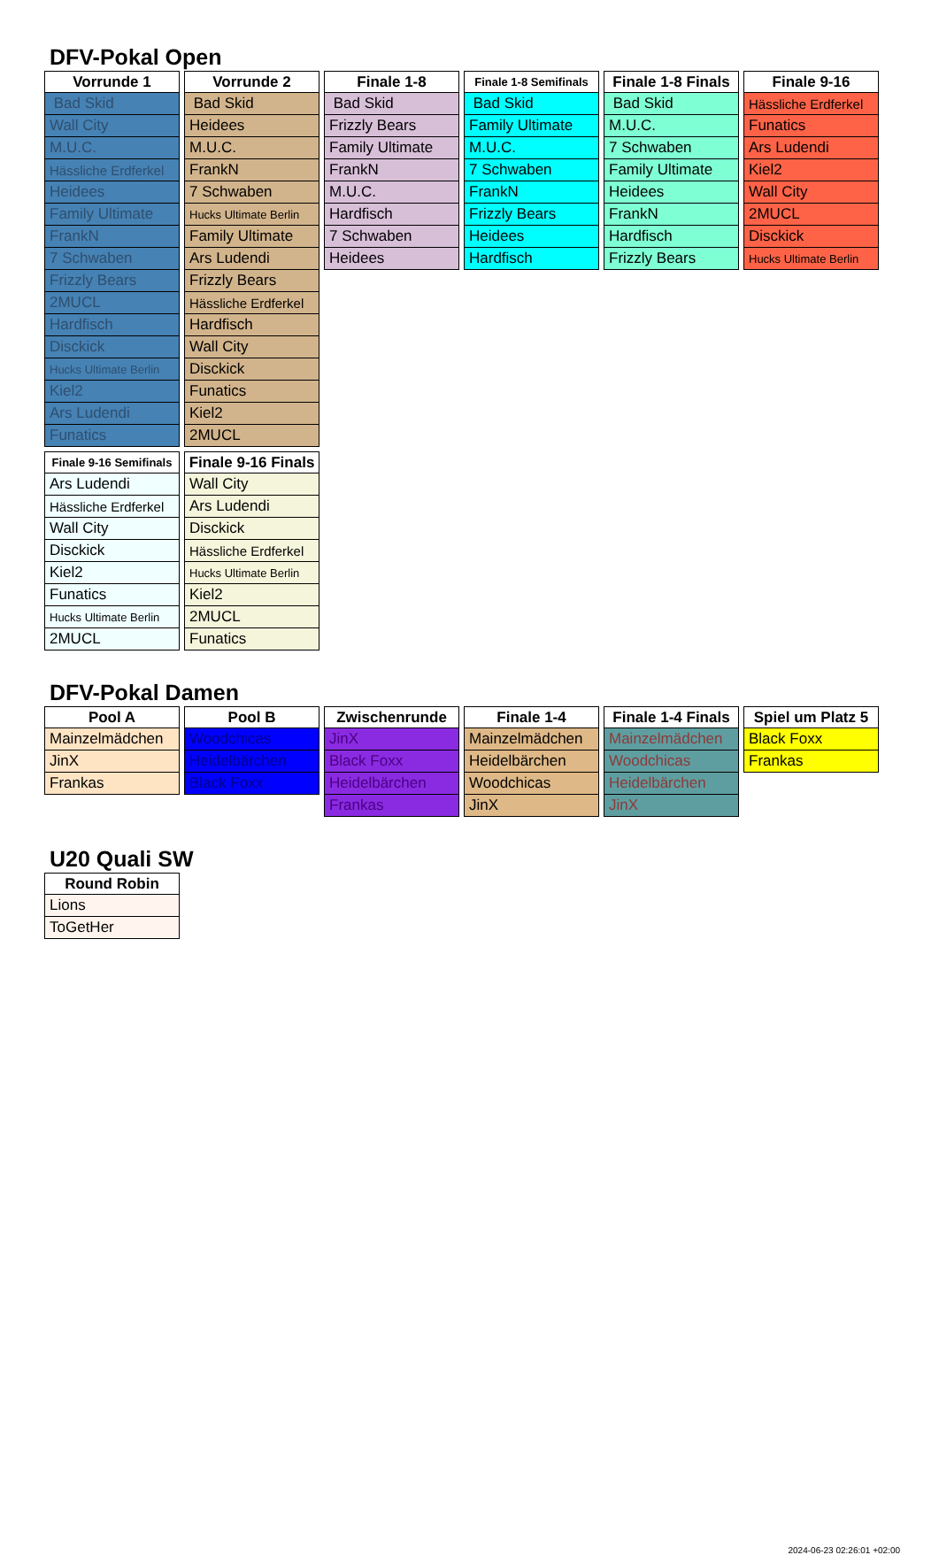DFV-Pokal Open
| Vorrunde 1 |
| --- |
| Bad Skid |
| Wall City |
| M.U.C. |
| Hässliche Erdferkel |
| Heidees |
| Family Ultimate |
| FrankN |
| 7 Schwaben |
| Frizzly Bears |
| 2MUCL |
| Hardfisch |
| Disckick |
| Hucks Ultimate Berlin |
| Kiel2 |
| Ars Ludendi |
| Funatics |
| Vorrunde 2 |
| --- |
| Bad Skid |
| Heidees |
| M.U.C. |
| FrankN |
| 7 Schwaben |
| Hucks Ultimate Berlin |
| Family Ultimate |
| Ars Ludendi |
| Frizzly Bears |
| Hässliche Erdferkel |
| Hardfisch |
| Wall City |
| Disckick |
| Funatics |
| Kiel2 |
| 2MUCL |
| Finale 1-8 |
| --- |
| Bad Skid |
| Frizzly Bears |
| Family Ultimate |
| FrankN |
| M.U.C. |
| Hardfisch |
| 7 Schwaben |
| Heidees |
| Finale 1-8 Semifinals |
| --- |
| Bad Skid |
| Family Ultimate |
| M.U.C. |
| 7 Schwaben |
| FrankN |
| Frizzly Bears |
| Heidees |
| Hardfisch |
| Finale 1-8 Finals |
| --- |
| Bad Skid |
| M.U.C. |
| 7 Schwaben |
| Family Ultimate |
| Heidees |
| FrankN |
| Hardfisch |
| Frizzly Bears |
| Finale 9-16 |
| --- |
| Hässliche Erdferkel |
| Funatics |
| Ars Ludendi |
| Kiel2 |
| Wall City |
| 2MUCL |
| Disckick |
| Hucks Ultimate Berlin |
| Finale 9-16 Semifinals |
| --- |
| Ars Ludendi |
| Hässliche Erdferkel |
| Wall City |
| Disckick |
| Kiel2 |
| Funatics |
| Hucks Ultimate Berlin |
| 2MUCL |
| Finale 9-16 Finals |
| --- |
| Wall City |
| Ars Ludendi |
| Disckick |
| Hässliche Erdferkel |
| Hucks Ultimate Berlin |
| Kiel2 |
| 2MUCL |
| Funatics |
DFV-Pokal Damen
| Pool A |
| --- |
| Mainzelmädchen |
| JinX |
| Frankas |
| Pool B |
| --- |
| Woodchicas |
| Heidelbärchen |
| Black Foxx |
| Zwischenrunde |
| --- |
| JinX |
| Black Foxx |
| Heidelbärchen |
| Frankas |
| Finale 1-4 |
| --- |
| Mainzelmädchen |
| Heidelbärchen |
| Woodchicas |
| JinX |
| Finale 1-4 Finals |
| --- |
| Mainzelmädchen |
| Woodchicas |
| Heidelbärchen |
| JinX |
| Spiel um Platz 5 |
| --- |
| Black Foxx |
| Frankas |
U20 Quali SW
| Round Robin |
| --- |
| Lions |
| ToGetHer |
2024-06-23 02:26:01 +02:00